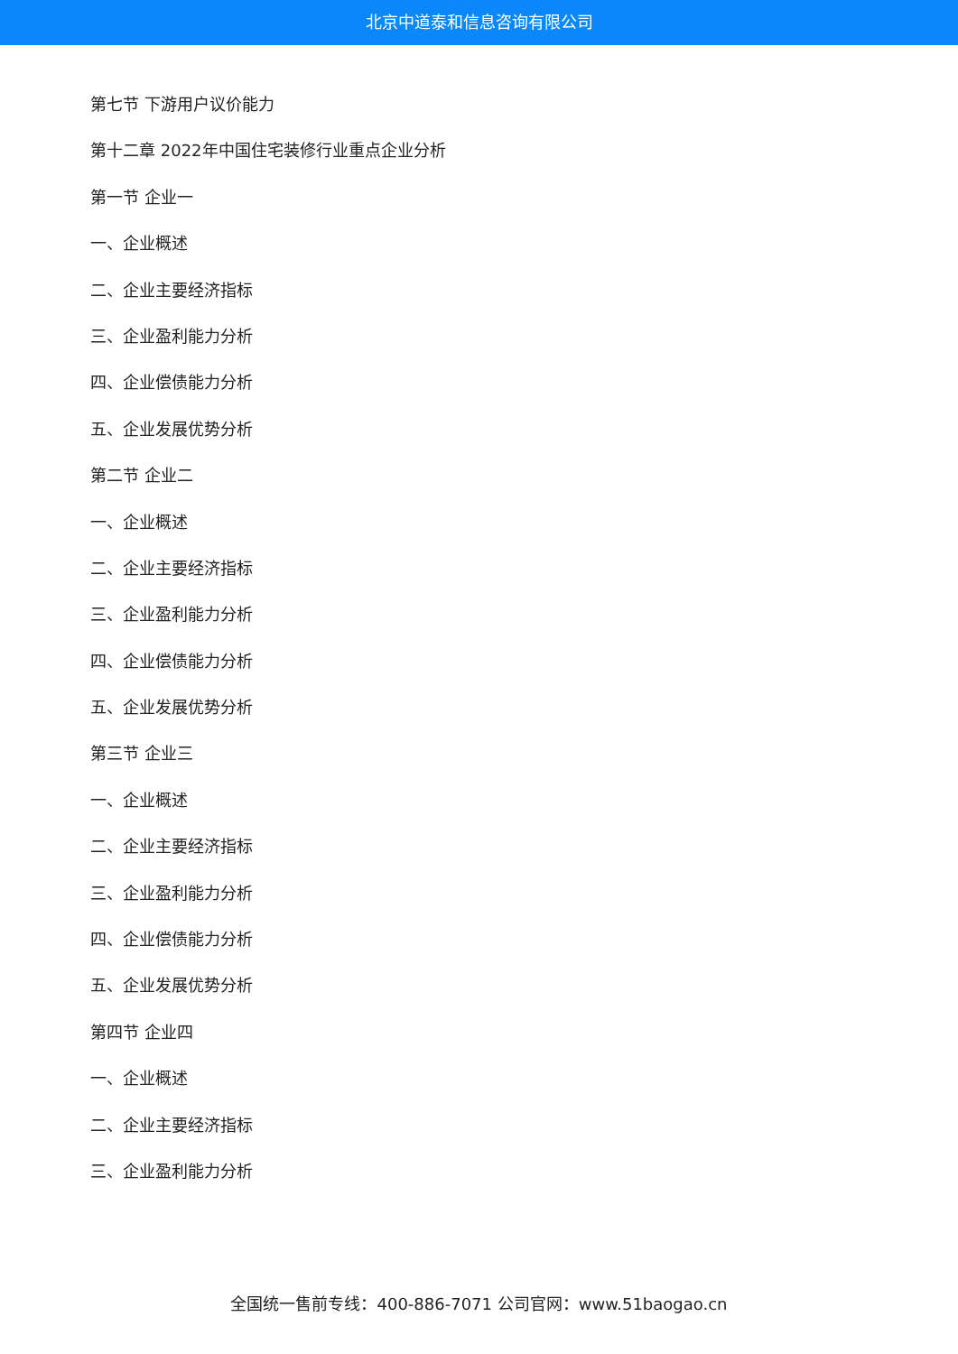北京中道泰和信息咨询有限公司
第七节 下游用户议价能力
第十二章 2022年中国住宅装修行业重点企业分析
第一节 企业一
一、企业概述
二、企业主要经济指标
三、企业盈利能力分析
四、企业偿债能力分析
五、企业发展优势分析
第二节 企业二
一、企业概述
二、企业主要经济指标
三、企业盈利能力分析
四、企业偿债能力分析
五、企业发展优势分析
第三节 企业三
一、企业概述
二、企业主要经济指标
三、企业盈利能力分析
四、企业偿债能力分析
五、企业发展优势分析
第四节 企业四
一、企业概述
二、企业主要经济指标
三、企业盈利能力分析
全国统一售前专线：400-886-7071 公司官网：www.51baogao.cn